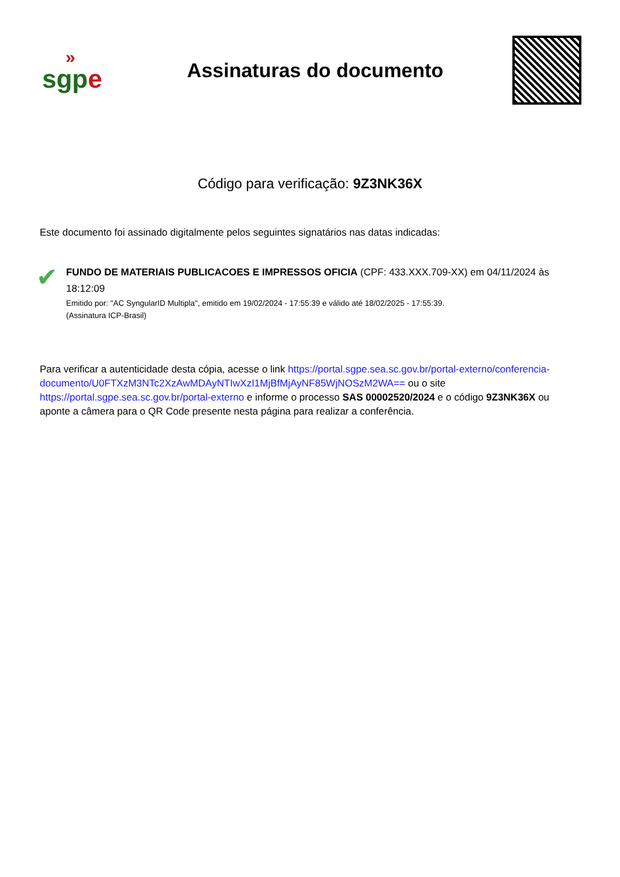»
sgp e
Assinaturas do documento
Código para verificação: 9Z3NK36X
Este documento foi assinado digitalmente pelos seguintes signatários nas datas indicadas:
✔
FUNDO DE MATERIAIS PUBLICACOES E IMPRESSOS OFICIA (CPF: 433.XXX.709-XX) em 04/11/2024 às 18:12:09
Emitido por: "AC SyngularID Multipla", emitido em 19/02/2024 - 17:55:39 e válido até 18/02/2025 - 17:55:39.
(Assinatura ICP-Brasil)
Para verificar a autenticidade desta cópia, acesse o link https://portal.sgpe.sea.sc.gov.br/portal-externo/conferencia-documento/U0FTXzM3NTc2XzAwMDAyNTIwXzI1MjBfMjAyNF85WjNOSzM2WA== ou o site https://portal.sgpe.sea.sc.gov.br/portal-externo e informe o processo SAS 00002520/2024 e o código 9Z3NK36X ou aponte a câmera para o QR Code presente nesta página para realizar a conferência.